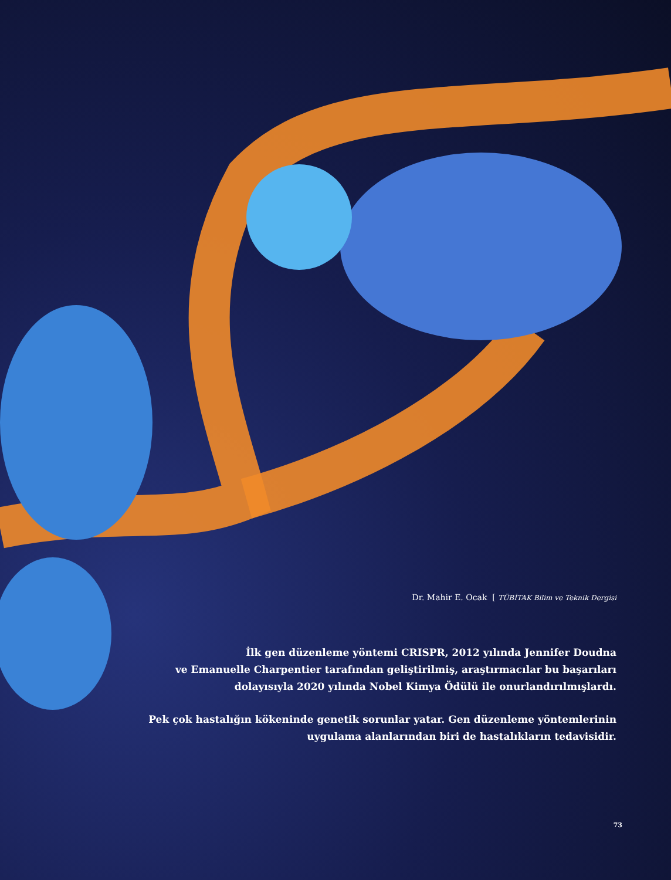Dr. Mahir E. Ocak [ TÜBİTAK Bilim ve Teknik Dergisi
İlk gen düzenleme yöntemi CRISPR, 2012 yılında Jennifer Doudna
ve Emanuelle Charpentier tarafından geliştirilmiş, araştırmacılar bu başarıları
dolayısıyla 2020 yılında Nobel Kimya Ödülü ile onurlandırılmışlardı.
Pek çok hastalığın kökeninde genetik sorunlar yatar. Gen düzenleme yöntemlerinin
uygulama alanlarından biri de hastalıkların tedavisidir.
73